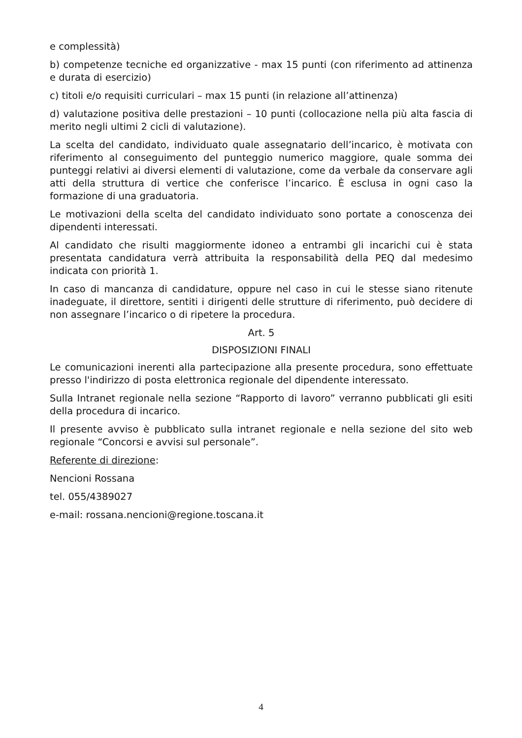e complessità)
b) competenze tecniche ed organizzative - max 15 punti (con riferimento ad attinenza e durata di esercizio)
c) titoli e/o requisiti curriculari – max 15 punti (in relazione all’attinenza)
d) valutazione positiva delle prestazioni – 10 punti (collocazione nella più alta fascia di merito negli ultimi 2 cicli di valutazione).
La scelta del candidato, individuato quale assegnatario dell’incarico, è motivata con riferimento al conseguimento del punteggio numerico maggiore, quale somma dei punteggi relativi ai diversi elementi di valutazione, come da verbale da conservare agli atti della struttura di vertice che conferisce l’incarico. È esclusa in ogni caso la formazione di una graduatoria.
Le motivazioni della scelta del candidato individuato sono portate a conoscenza dei dipendenti interessati.
Al candidato che risulti maggiormente idoneo a entrambi gli incarichi cui è stata presentata candidatura verrà attribuita la responsabilità della PEQ dal medesimo indicata con priorità 1.
In caso di mancanza di candidature, oppure nel caso in cui le stesse siano ritenute inadeguate, il direttore, sentiti i dirigenti delle strutture di riferimento, può decidere di non assegnare l’incarico o di ripetere la procedura.
Art. 5
DISPOSIZIONI FINALI
Le comunicazioni inerenti alla partecipazione alla presente procedura, sono effettuate presso l'indirizzo di posta elettronica regionale del dipendente interessato.
Sulla Intranet regionale nella sezione “Rapporto di lavoro” verranno pubblicati gli esiti della procedura di incarico.
Il presente avviso è pubblicato sulla intranet regionale e nella sezione del sito web regionale “Concorsi e avvisi sul personale”.
Referente di direzione:
Nencioni Rossana
tel. 055/4389027
e-mail: rossana.nencioni@regione.toscana.it
4